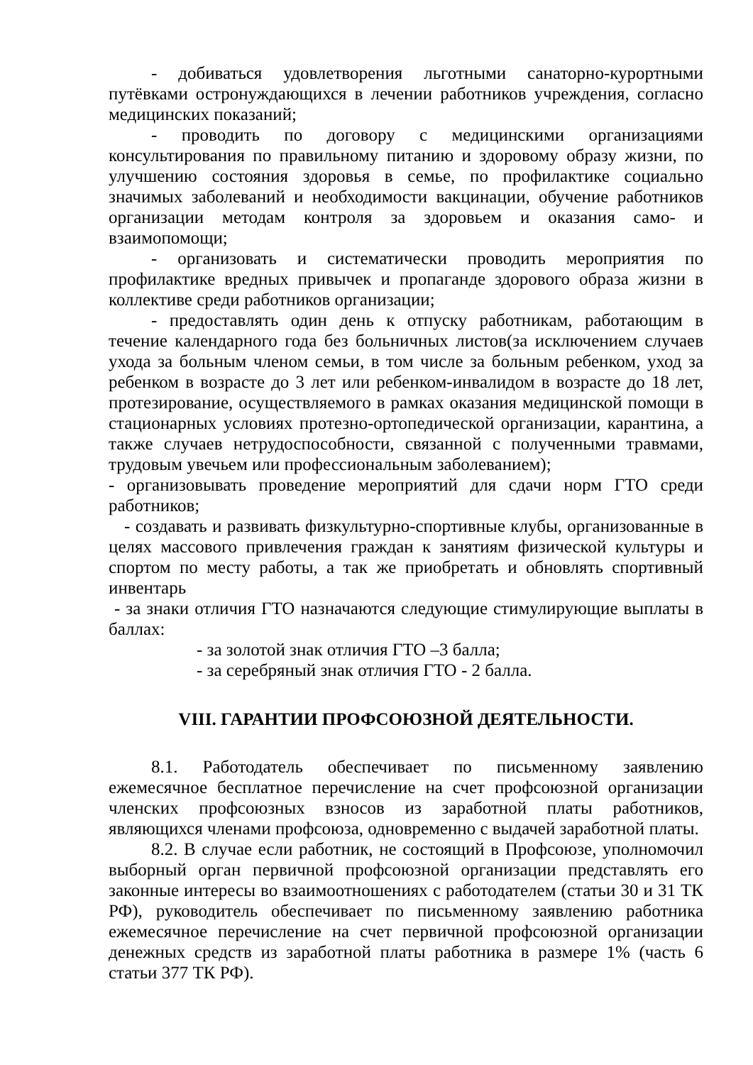- добиваться удовлетворения льготными санаторно-курортными путёвками остронуждающихся в лечении работников учреждения, согласно медицинских показаний;
- проводить по договору с медицинскими организациями консультирования по правильному питанию и здоровому образу жизни, по улучшению состояния здоровья в семье, по профилактике социально значимых заболеваний и необходимости вакцинации, обучение работников организации методам контроля за здоровьем и оказания само- и взаимопомощи;
- организовать и систематически проводить мероприятия по профилактике вредных привычек и пропаганде здорового образа жизни в коллективе среди работников организации;
- предоставлять один день к отпуску работникам, работающим в течение календарного года без больничных листов(за исключением случаев ухода за больным членом семьи, в том числе за больным ребенком, уход за ребенком в возрасте до 3 лет или ребенком-инвалидом в возрасте до 18 лет, протезирование, осуществляемого в рамках оказания медицинской помощи в стационарных условиях протезно-ортопедической организации, карантина, а также случаев нетрудоспособности, связанной с полученными травмами, трудовым увечьем или профессиональным заболеванием);
- организовывать проведение мероприятий для сдачи норм ГТО среди работников;
- создавать и развивать физкультурно-спортивные клубы, организованные в целях массового привлечения граждан к занятиям физической культуры и спортом по месту работы, а так же приобретать и обновлять спортивный инвентарь
- за знаки отличия ГТО назначаются следующие стимулирующие выплаты в баллах:
- за золотой знак отличия ГТО –3 балла;
- за серебряный знак отличия ГТО - 2 балла.
VIII. ГАРАНТИИ ПРОФСОЮЗНОЙ ДЕЯТЕЛЬНОСТИ.
8.1. Работодатель обеспечивает по письменному заявлению ежемесячное бесплатное перечисление на счет профсоюзной организации членских профсоюзных взносов из заработной платы работников, являющихся членами профсоюза, одновременно с выдачей заработной платы.
8.2. В случае если работник, не состоящий в Профсоюзе, уполномочил выборный орган первичной профсоюзной организации представлять его законные интересы во взаимоотношениях с работодателем (статьи 30 и 31 ТК РФ), руководитель обеспечивает по письменному заявлению работника ежемесячное перечисление на счет первичной профсоюзной организации денежных средств из заработной платы работника в размере 1% (часть 6 статьи 377 ТК РФ).